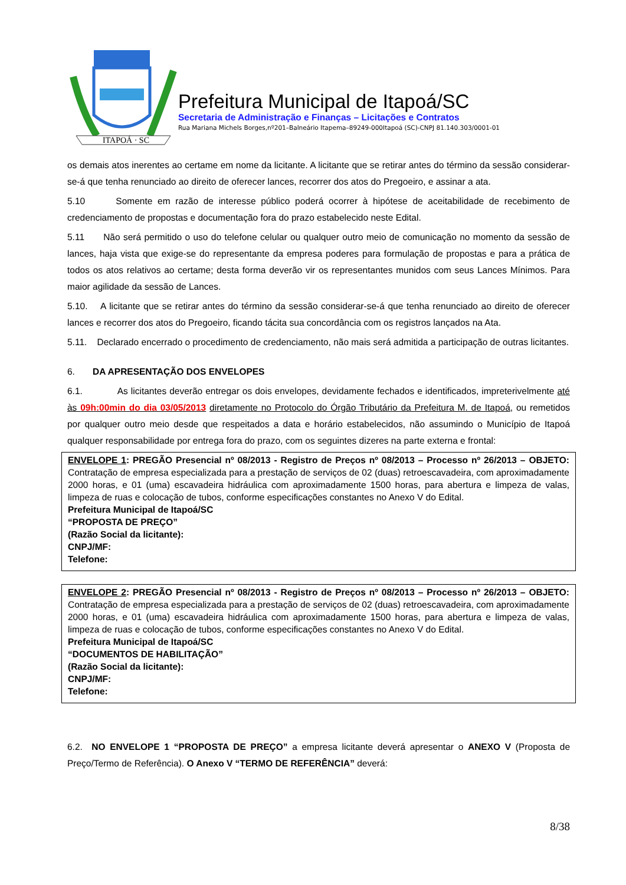ITAPOÁ · SC
Prefeitura Municipal de Itapoá/SC
Secretaria de Administração e Finanças – Licitações e Contratos
Rua Mariana Michels Borges,nº201–Balneário Itapema–89249-000Itapoá (SC)-CNPJ 81.140.303/0001-01
os demais atos inerentes ao certame em nome da licitante. A licitante que se retirar antes do término da sessão considerar-se-á que tenha renunciado ao direito de oferecer lances, recorrer dos atos do Pregoeiro, e assinar a ata.
5.10 Somente em razão de interesse público poderá ocorrer à hipótese de aceitabilidade de recebimento de credenciamento de propostas e documentação fora do prazo estabelecido neste Edital.
5.11 Não será permitido o uso do telefone celular ou qualquer outro meio de comunicação no momento da sessão de lances, haja vista que exige-se do representante da empresa poderes para formulação de propostas e para a prática de todos os atos relativos ao certame; desta forma deverão vir os representantes munidos com seus Lances Mínimos. Para maior agilidade da sessão de Lances.
5.10. A licitante que se retirar antes do término da sessão considerar-se-á que tenha renunciado ao direito de oferecer lances e recorrer dos atos do Pregoeiro, ficando tácita sua concordância com os registros lançados na Ata.
5.11. Declarado encerrado o procedimento de credenciamento, não mais será admitida a participação de outras licitantes.
6. DA APRESENTAÇÃO DOS ENVELOPES
6.1. As licitantes deverão entregar os dois envelopes, devidamente fechados e identificados, impreterivelmente até às 09h:00min do dia 03/05/2013 diretamente no Protocolo do Órgão Tributário da Prefeitura M. de Itapoá, ou remetidos por qualquer outro meio desde que respeitados a data e horário estabelecidos, não assumindo o Município de Itapoá qualquer responsabilidade por entrega fora do prazo, com os seguintes dizeres na parte externa e frontal:
ENVELOPE 1: PREGÃO Presencial nº 08/2013 - Registro de Preços nº 08/2013 – Processo nº 26/2013 – OBJETO: Contratação de empresa especializada para a prestação de serviços de 02 (duas) retroescavadeira, com aproximadamente 2000 horas, e 01 (uma) escavadeira hidráulica com aproximadamente 1500 horas, para abertura e limpeza de valas, limpeza de ruas e colocação de tubos, conforme especificações constantes no Anexo V do Edital.
Prefeitura Municipal de Itapoá/SC
“PROPOSTA DE PREÇO”
(Razão Social da licitante):
CNPJ/MF:
Telefone:
ENVELOPE 2: PREGÃO Presencial nº 08/2013 - Registro de Preços nº 08/2013 – Processo nº 26/2013 – OBJETO: Contratação de empresa especializada para a prestação de serviços de 02 (duas) retroescavadeira, com aproximadamente 2000 horas, e 01 (uma) escavadeira hidráulica com aproximadamente 1500 horas, para abertura e limpeza de valas, limpeza de ruas e colocação de tubos, conforme especificações constantes no Anexo V do Edital.
Prefeitura Municipal de Itapoá/SC
“DOCUMENTOS DE HABILITAÇÃO”
(Razão Social da licitante):
CNPJ/MF:
Telefone:
6.2. NO ENVELOPE 1 “PROPOSTA DE PREÇO” a empresa licitante deverá apresentar o ANEXO V (Proposta de Preço/Termo de Referência). O Anexo V “TERMO DE REFERÊNCIA” deverá:
8/38